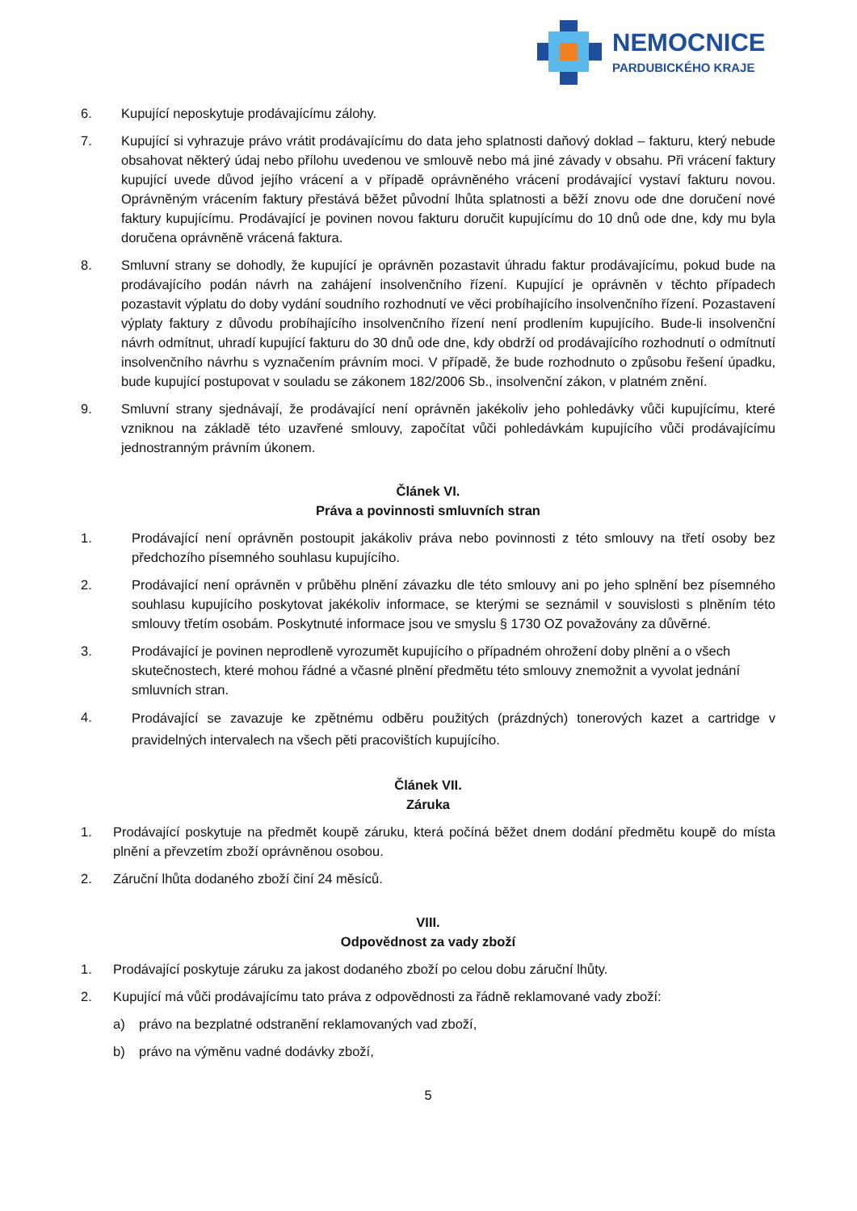NEMOCNICE
PARDUBICKÉHO KRAJE
6. Kupující neposkytuje prodávajícímu zálohy.
7. Kupující si vyhrazuje právo vrátit prodávajícímu do data jeho splatnosti daňový doklad – fakturu, který nebude obsahovat některý údaj nebo přílohu uvedenou ve smlouvě nebo má jiné závady v obsahu. Při vrácení faktury kupující uvede důvod jejího vrácení a v případě oprávněného vrácení prodávající vystaví fakturu novou. Oprávněným vrácením faktury přestává běžet původní lhůta splatnosti a běží znovu ode dne doručení nové faktury kupujícímu. Prodávající je povinen novou fakturu doručit kupujícímu do 10 dnů ode dne, kdy mu byla doručena oprávněně vrácená faktura.
8. Smluvní strany se dohodly, že kupující je oprávněn pozastavit úhradu faktur prodávajícímu, pokud bude na prodávajícího podán návrh na zahájení insolvenčního řízení. Kupující je oprávněn v těchto případech pozastavit výplatu do doby vydání soudního rozhodnutí ve věci probíhajícího insolvenčního řízení. Pozastavení výplaty faktury z důvodu probíhajícího insolvenčního řízení není prodlením kupujícího. Bude-li insolvenční návrh odmítnut, uhradí kupující fakturu do 30 dnů ode dne, kdy obdrží od prodávajícího rozhodnutí o odmítnutí insolvenčního návrhu s vyznačením právním moci. V případě, že bude rozhodnuto o způsobu řešení úpadku, bude kupující postupovat v souladu se zákonem 182/2006 Sb., insolvenční zákon, v platném znění.
9. Smluvní strany sjednávají, že prodávající není oprávněn jakékoliv jeho pohledávky vůči kupujícímu, které vzniknou na základě této uzavřené smlouvy, započítat vůči pohledávkám kupujícího vůči prodávajícímu jednostranným právním úkonem.
Článek VI.
Práva a povinnosti smluvních stran
1. Prodávající není oprávněn postoupit jakákoliv práva nebo povinnosti z této smlouvy na třetí osoby bez předchozího písemného souhlasu kupujícího.
2. Prodávající není oprávněn v průběhu plnění závazku dle této smlouvy ani po jeho splnění bez písemného souhlasu kupujícího poskytovat jakékoliv informace, se kterými se seznámil v souvislosti s plněním této smlouvy třetím osobám. Poskytnuté informace jsou ve smyslu § 1730 OZ považovány za důvěrné.
3. Prodávající je povinen neprodleně vyrozumět kupujícího o případném ohrožení doby plnění a o všech skutečnostech, které mohou řádné a včasné plnění předmětu této smlouvy znemožnit a vyvolat jednání smluvních stran.
4. Prodávající se zavazuje ke zpětnému odběru použitých (prázdných) tonerových kazet a cartridge v pravidelných intervalech na všech pěti pracovištích kupujícího.
Článek VII.
Záruka
1. Prodávající poskytuje na předmět koupě záruku, která počíná běžet dnem dodání předmětu koupě do místa plnění a převzetím zboží oprávněnou osobou.
2. Záruční lhůta dodaného zboží činí 24 měsíců.
VIII.
Odpovědnost za vady zboží
1. Prodávající poskytuje záruku za jakost dodaného zboží po celou dobu záruční lhůty.
2. Kupující má vůči prodávajícímu tato práva z odpovědnosti za řádně reklamované vady zboží:
a) právo na bezplatné odstranění reklamovaných vad zboží,
b) právo na výměnu vadné dodávky zboží,
5